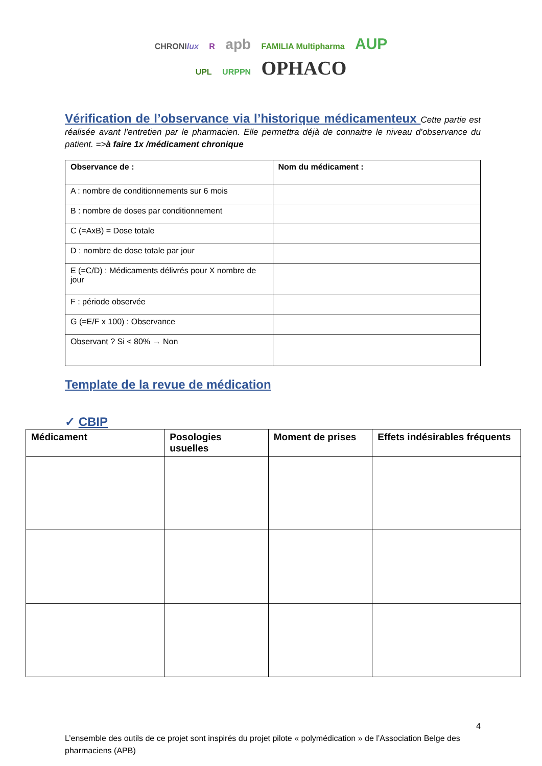CHRONIlux R apb FAMILIA Multipharma AUP
UPL URPPN OPHACO
Vérification de l’observance via l’historique médicamenteux Cette partie est réalisée avant l’entretien par le pharmacien. Elle permettra déjà de connaitre le niveau d’observance du patient. =>à faire 1x /médicament chronique
| Observance de : | Nom du médicament : |
| --- | --- |
| A : nombre de conditionnements sur 6 mois | |
| B : nombre de doses par conditionnement | |
| C (=AxB) = Dose totale | |
| D : nombre de dose totale par jour | |
| E (=C/D) : Médicaments délivrés pour X nombre de jour | |
| F : période observée | |
| G (=E/F x 100) : Observance | |
| Observant ? Si < 80% → Non | |
Template de la revue de médication
✓ CBIP
| Médicament | Posologies usuelles | Moment de prises | Effets indésirables fréquents |
| --- | --- | --- | --- |
4
L’ensemble des outils de ce projet sont inspirés du projet pilote « polymédication » de l’Association Belge des pharmaciens (APB)